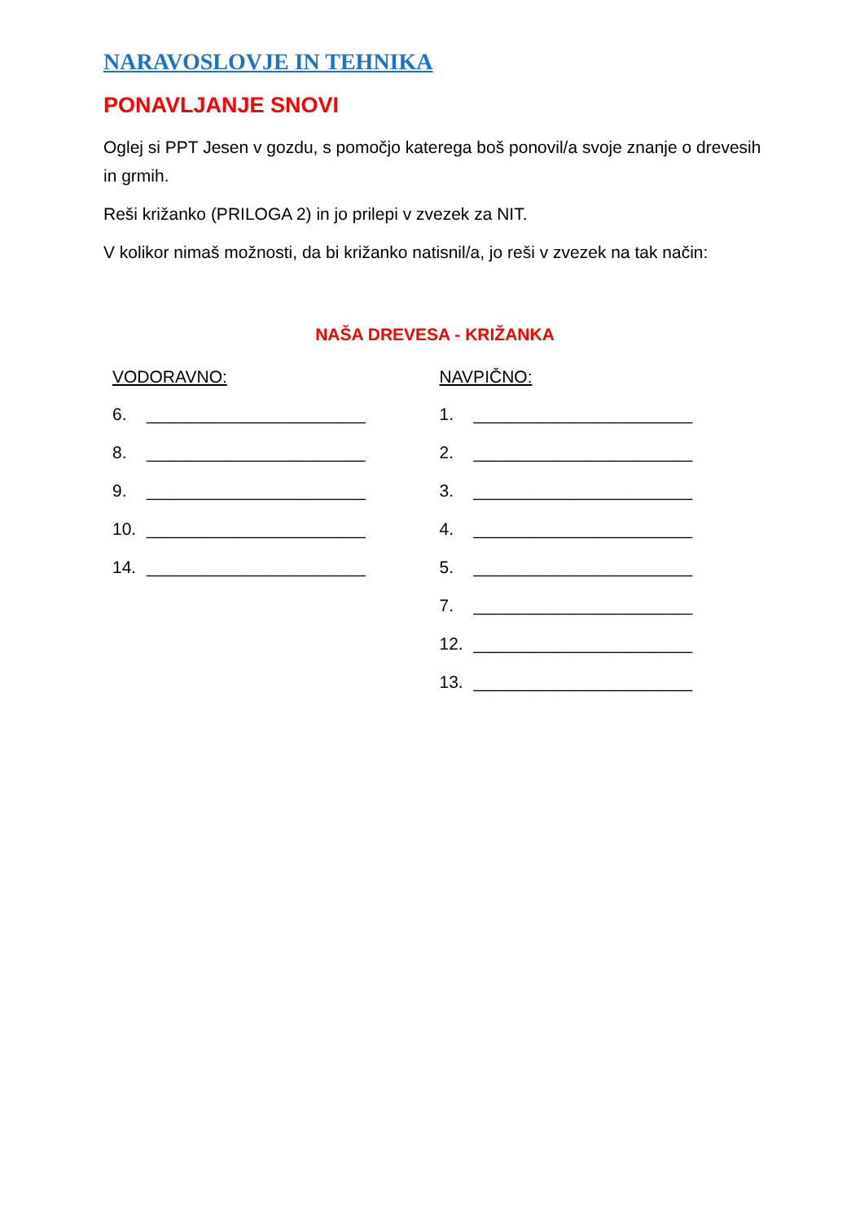NARAVOSLOVJE IN TEHNIKA
PONAVLJANJE SNOVI
Oglej si PPT Jesen v gozdu, s pomočjo katerega boš ponovil/a svoje znanje o drevesih in grmih.
Reši križanko (PRILOGA 2) in jo prilepi v zvezek za NIT.
V kolikor nimaš možnosti, da bi križanko natisnil/a, jo reši v zvezek na tak način:
NAŠA DREVESA - KRIŽANKA
VODORAVNO:
6. _______________________
8. _______________________
9. _______________________
10. _______________________
14. _______________________
NAVPIČNO:
1. _______________________
2. _______________________
3. _______________________
4. _______________________
5. _______________________
7. _______________________
12. _______________________
13. _______________________